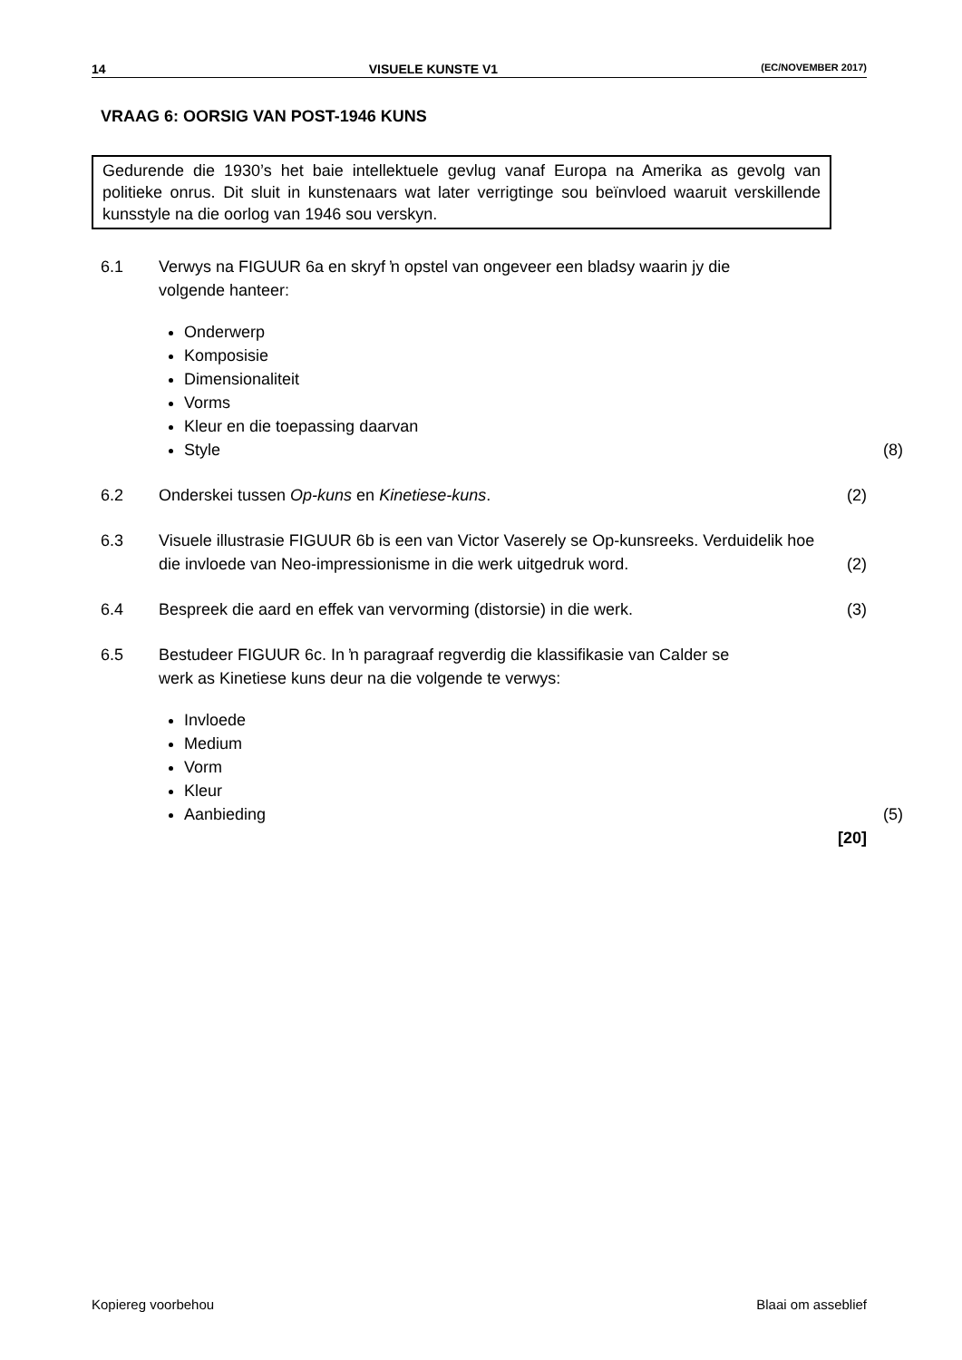14 VISUELE KUNSTE V1 (EC/NOVEMBER 2017)
VRAAG 6: OORSIG VAN POST-1946 KUNS
Gedurende die 1930’s het baie intellektuele gevlug vanaf Europa na Amerika as gevolg van politieke onrus. Dit sluit in kunstenaars wat later verrigtinge sou beïnvloed waaruit verskillende kunsstyle na die oorlog van 1946 sou verskyn.
6.1 Verwys na FIGUUR 6a en skryf ŉ opstel van ongeveer een bladsy waarin jy die volgende hanteer:
Onderwerp
Komposisie
Dimensionaliteit
Vorms
Kleur en die toepassing daarvan
Style (8)
6.2 Onderskei tussen Op-kuns en Kinetiese-kuns.
(2)
6.3 Visuele illustrasie FIGUUR 6b is een van Victor Vaserely se Op-kunsreeks. Verduidelik hoe die invloede van Neo-impressionisme in die werk uitgedruk word.
(2)
6.4 Bespreek die aard en effek van vervorming (distorsie) in die werk.
(3)
6.5 Bestudeer FIGUUR 6c. In ŉ paragraaf regverdig die klassifikasie van Calder se werk as Kinetiese kuns deur na die volgende te verwys:
Invloede
Medium
Vorm
Kleur
Aanbieding (5)
[20]
Kopiereg voorbehou Blaai om asseblief